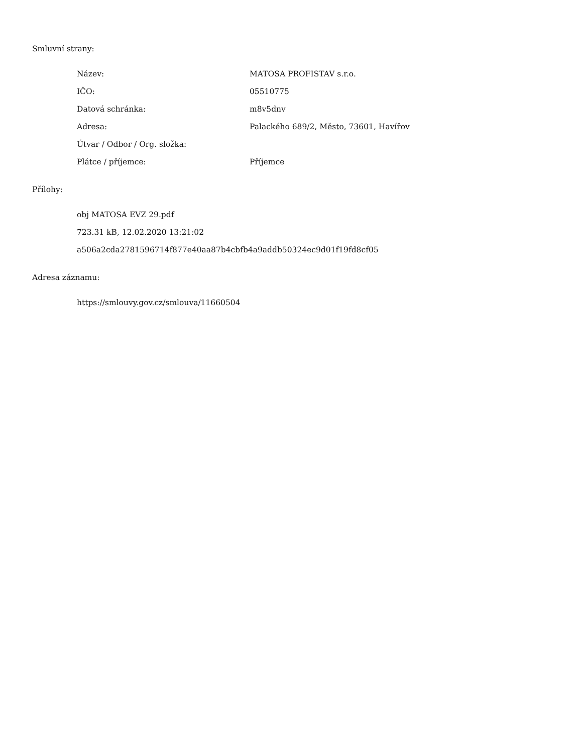Smluvní strany:
| Název: | MATOSA PROFISTAV s.r.o. |
| IČO: | 05510775 |
| Datová schránka: | m8v5dnv |
| Adresa: | Palackého 689/2, Město, 73601, Havířov |
| Útvar / Odbor / Org. složka: | |
| Plátce / příjemce: | Příjemce |
Přílohy:
obj MATOSA EVZ 29.pdf
723.31 kB, 12.02.2020 13:21:02
a506a2cda2781596714f877e40aa87b4cbfb4a9addb50324ec9d01f19fd8cf05
Adresa záznamu:
https://smlouvy.gov.cz/smlouva/11660504